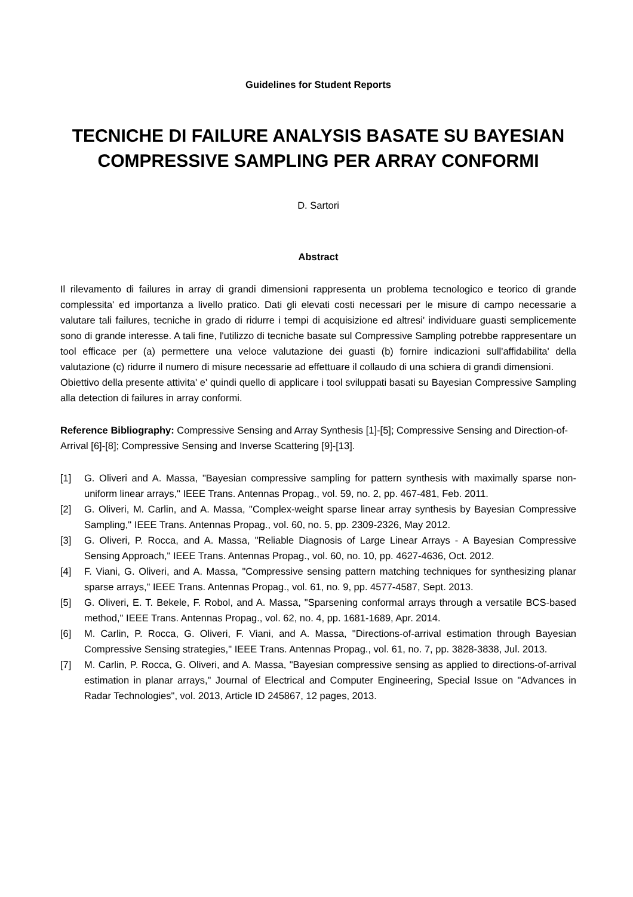Guidelines for Student Reports
TECNICHE DI FAILURE ANALYSIS BASATE SU BAYESIAN COMPRESSIVE SAMPLING PER ARRAY CONFORMI
D. Sartori
Abstract
Il rilevamento di failures in array di grandi dimensioni rappresenta un problema tecnologico e teorico di grande complessita' ed importanza a livello pratico. Dati gli elevati costi necessari per le misure di campo necessarie a valutare tali failures, tecniche in grado di ridurre i tempi di acquisizione ed altresi' individuare guasti semplicemente sono di grande interesse. A tali fine, l'utilizzo di tecniche basate sul Compressive Sampling potrebbe rappresentare un tool efficace per (a) permettere una veloce valutazione dei guasti (b) fornire indicazioni sull'affidabilita' della valutazione (c) ridurre il numero di misure necessarie ad effettuare il collaudo di una schiera di grandi dimensioni.
Obiettivo della presente attivita' e' quindi quello di applicare i tool sviluppati basati su Bayesian Compressive Sampling alla detection di failures in array conformi.
Reference Bibliography: Compressive Sensing and Array Synthesis [1]-[5]; Compressive Sensing and Direction-of-Arrival [6]-[8]; Compressive Sensing and Inverse Scattering [9]-[13].
[1] G. Oliveri and A. Massa, "Bayesian compressive sampling for pattern synthesis with maximally sparse non-uniform linear arrays," IEEE Trans. Antennas Propag., vol. 59, no. 2, pp. 467-481, Feb. 2011.
[2] G. Oliveri, M. Carlin, and A. Massa, "Complex-weight sparse linear array synthesis by Bayesian Compressive Sampling," IEEE Trans. Antennas Propag., vol. 60, no. 5, pp. 2309-2326, May 2012.
[3] G. Oliveri, P. Rocca, and A. Massa, "Reliable Diagnosis of Large Linear Arrays - A Bayesian Compressive Sensing Approach," IEEE Trans. Antennas Propag., vol. 60, no. 10, pp. 4627-4636, Oct. 2012.
[4] F. Viani, G. Oliveri, and A. Massa, "Compressive sensing pattern matching techniques for synthesizing planar sparse arrays," IEEE Trans. Antennas Propag., vol. 61, no. 9, pp. 4577-4587, Sept. 2013.
[5] G. Oliveri, E. T. Bekele, F. Robol, and A. Massa, "Sparsening conformal arrays through a versatile BCS-based method," IEEE Trans. Antennas Propag., vol. 62, no. 4, pp. 1681-1689, Apr. 2014.
[6] M. Carlin, P. Rocca, G. Oliveri, F. Viani, and A. Massa, "Directions-of-arrival estimation through Bayesian Compressive Sensing strategies," IEEE Trans. Antennas Propag., vol. 61, no. 7, pp. 3828-3838, Jul. 2013.
[7] M. Carlin, P. Rocca, G. Oliveri, and A. Massa, "Bayesian compressive sensing as applied to directions-of-arrival estimation in planar arrays," Journal of Electrical and Computer Engineering, Special Issue on "Advances in Radar Technologies", vol. 2013, Article ID 245867, 12 pages, 2013.